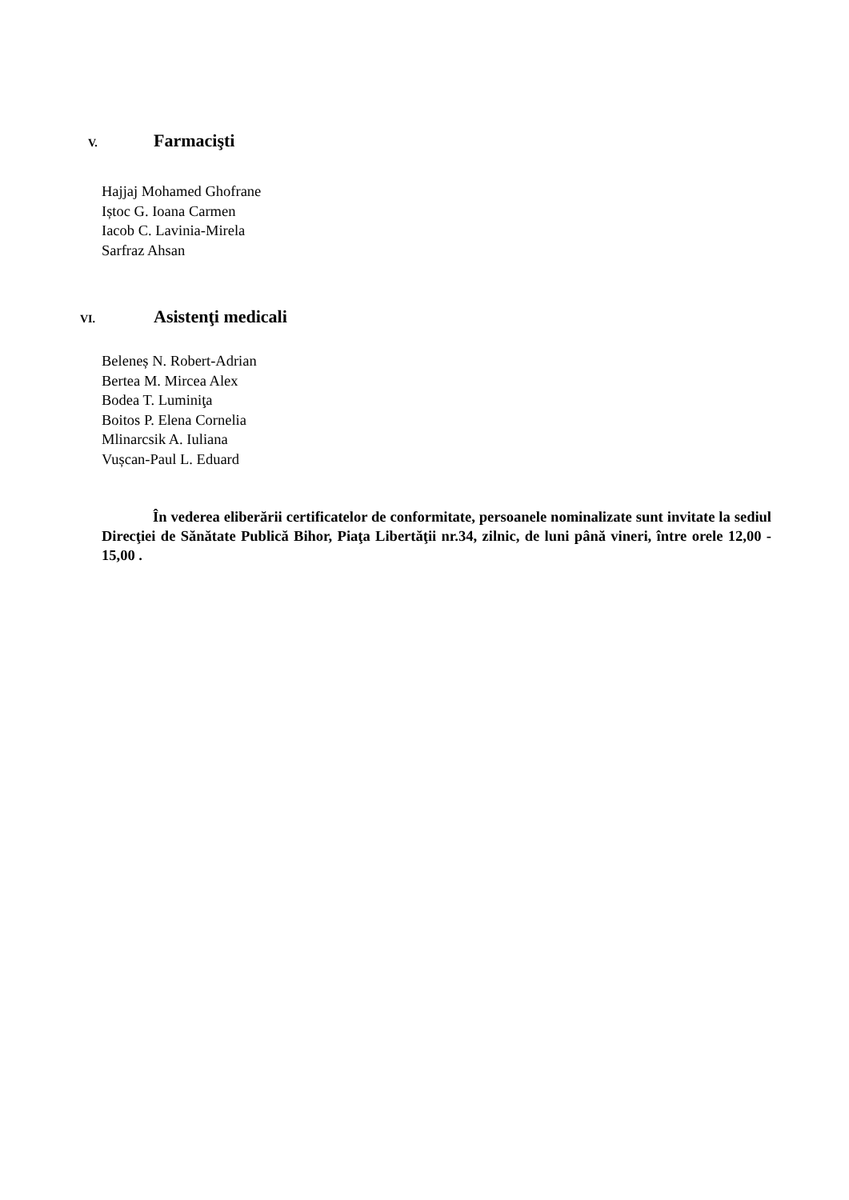V. Farmacişti
Hajjaj Mohamed Ghofrane
Iștoc G. Ioana Carmen
Iacob C. Lavinia-Mirela
Sarfraz Ahsan
VI. Asistenţi medicali
Beleneș N. Robert-Adrian
Bertea M. Mircea Alex
Bodea T. Luminiţa
Boitos P. Elena Cornelia
Mlinarcsik A. Iuliana
Vușcan-Paul L. Eduard
În vederea eliberării certificatelor de conformitate, persoanele nominalizate sunt invitate la sediul Direcţiei de Sănătate Publică Bihor, Piaţa Libertăţii nr.34, zilnic, de luni până vineri, între orele 12,00 - 15,00 .